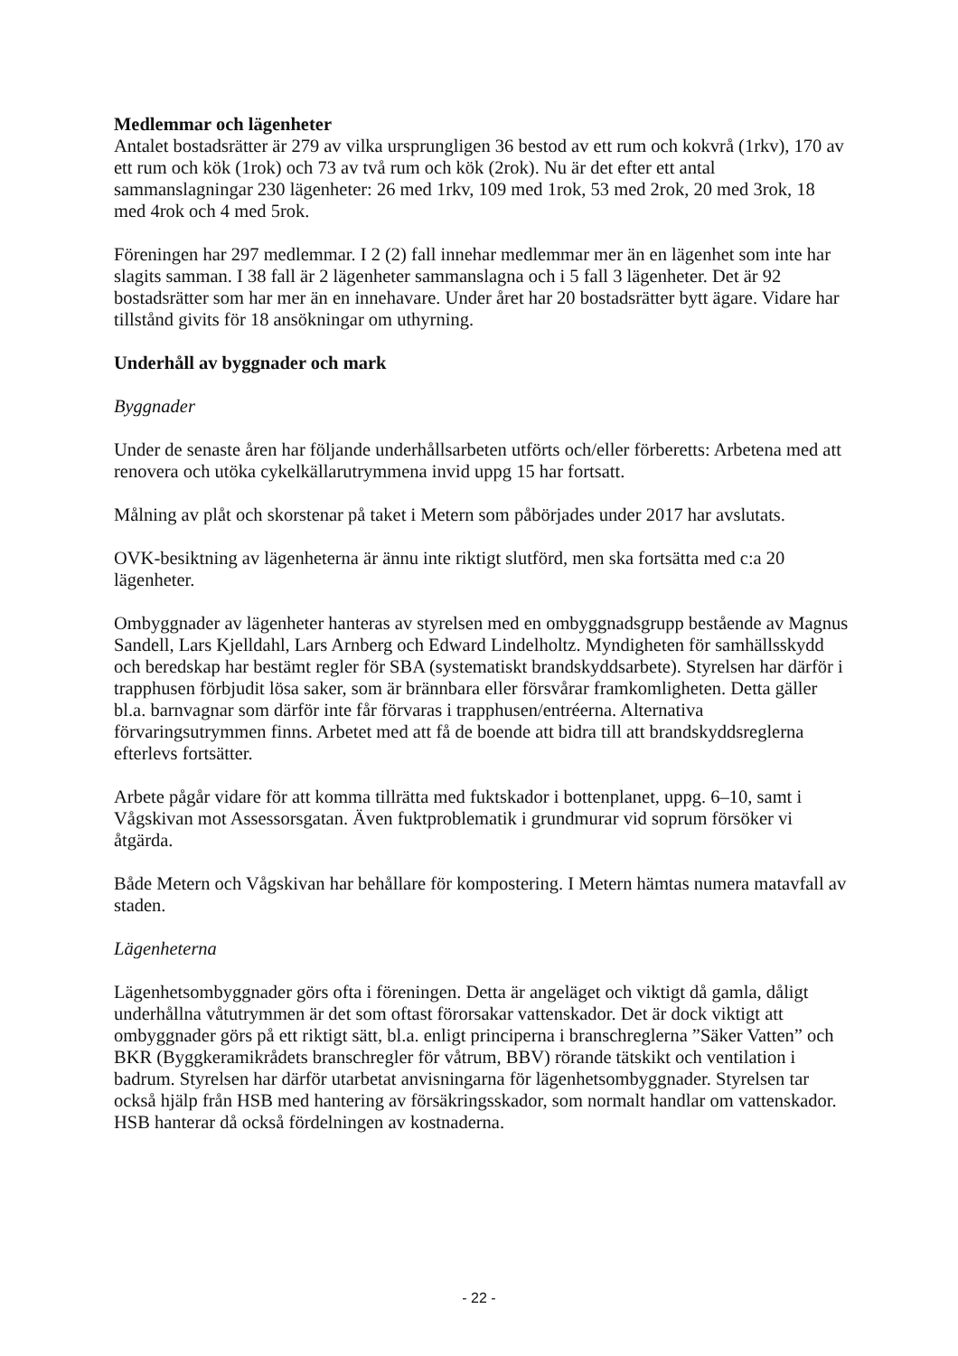Medlemmar och lägenheter
Antalet bostadsrätter är 279 av vilka ursprungligen 36 bestod av ett rum och kokvrå (1rkv), 170 av ett rum och kök (1rok) och 73 av två rum och kök (2rok). Nu är det efter ett antal sammanslagningar 230 lägenheter: 26 med 1rkv, 109 med 1rok, 53 med 2rok, 20 med 3rok, 18 med 4rok och 4 med 5rok.
Föreningen har 297 medlemmar. I 2 (2) fall innehar medlemmar mer än en lägenhet som inte har slagits samman. I 38 fall är 2 lägenheter sammanslagna och i 5 fall 3 lägenheter. Det är 92 bostadsrätter som har mer än en innehavare. Under året har 20 bostadsrätter bytt ägare. Vidare har tillstånd givits för 18 ansökningar om uthyrning.
Underhåll av byggnader och mark
Byggnader
Under de senaste åren har följande underhållsarbeten utförts och/eller förberetts: Arbetena med att renovera och utöka cykelkällarutrymmena invid uppg 15 har fortsatt.
Målning av plåt och skorstenar på taket i Metern som påbörjades under 2017 har avslutats.
OVK-besiktning av lägenheterna är ännu inte riktigt slutförd, men ska fortsätta med c:a 20 lägenheter.
Ombyggnader av lägenheter hanteras av styrelsen med en ombyggnadsgrupp bestående av Magnus Sandell, Lars Kjelldahl, Lars Arnberg och Edward Lindelholtz. Myndigheten för samhällsskydd och beredskap har bestämt regler för SBA (systematiskt brandskyddsarbete). Styrelsen har därför i trapphusen förbjudit lösa saker, som är brännbara eller försvårar framkomligheten. Detta gäller bl.a. barnvagnar som därför inte får förvaras i trapphusen/entréerna. Alternativa förvaringsutrymmen finns. Arbetet med att få de boende att bidra till att brandskyddsreglerna efterlevs fortsätter.
Arbete pågår vidare för att komma tillrätta med fuktskador i bottenplanet, uppg. 6–10, samt i Vågskivan mot Assessorsgatan. Även fuktproblematik i grundmurar vid soprum försöker vi åtgärda.
Både Metern och Vågskivan har behållare för kompostering. I Metern hämtas numera matavfall av staden.
Lägenheterna
Lägenhetsombyggnader görs ofta i föreningen. Detta är angeläget och viktigt då gamla, dåligt underhållna våtutrymmen är det som oftast förorsakar vattenskador. Det är dock viktigt att ombyggnader görs på ett riktigt sätt, bl.a. enligt principerna i branschreglerna ”Säker Vatten” och BKR (Byggkeramikrådets branschregler för våtrum, BBV) rörande tätskikt och ventilation i badrum. Styrelsen har därför utarbetat anvisningarna för lägenhetsombyggnader. Styrelsen tar också hjälp från HSB med hantering av försäkringsskador, som normalt handlar om vattenskador. HSB hanterar då också fördelningen av kostnaderna.
- 22 -